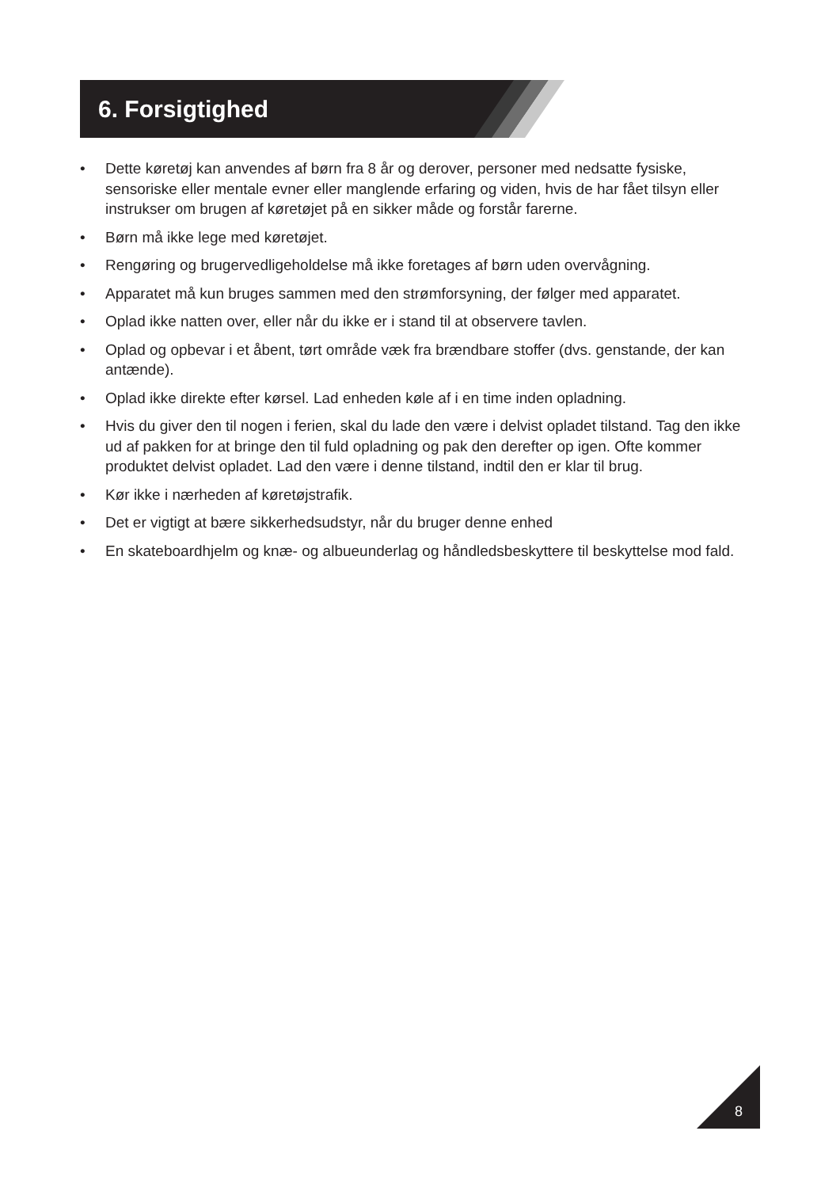6. Forsigtighed
• Dette køretøj kan anvendes af børn fra 8 år og derover, personer med nedsatte fysiske, sensoriske eller mentale evner eller manglende erfaring og viden, hvis de har fået tilsyn eller instrukser om brugen af køretøjet på en sikker måde og forstår farerne.
• Børn må ikke lege med køretøjet.
• Rengøring og brugervedligeholdelse må ikke foretages af børn uden overvågning.
• Apparatet må kun bruges sammen med den strømforsyning, der følger med apparatet.
• Oplad ikke natten over, eller når du ikke er i stand til at observere tavlen.
• Oplad og opbevar i et åbent, tørt område væk fra brændbare stoffer (dvs. genstande, der kan antænde).
• Oplad ikke direkte efter kørsel. Lad enheden køle af i en time inden opladning.
• Hvis du giver den til nogen i ferien, skal du lade den være i delvist opladet tilstand. Tag den ikke ud af pakken for at bringe den til fuld opladning og pak den derefter op igen. Ofte kommer produktet delvist opladet. Lad den være i denne tilstand, indtil den er klar til brug.
• Kør ikke i nærheden af køretøjstrafik.
• Det er vigtigt at bære sikkerhedsudstyr, når du bruger denne enhed
• En skateboardhjelm og knæ- og albueunderlag og håndledsbeskyttere til beskyttelse mod fald.
8